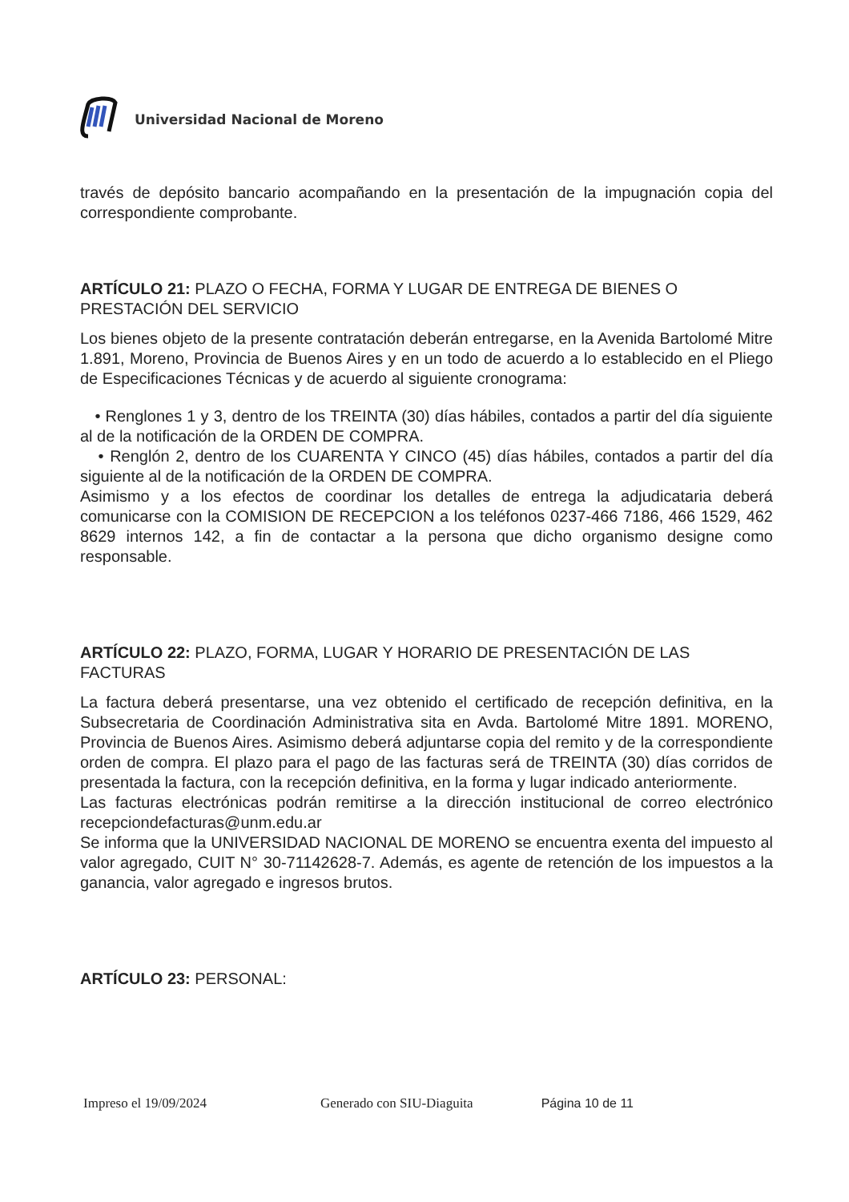Universidad Nacional de Moreno
través de depósito bancario acompañando en la presentación de la impugnación copia del correspondiente comprobante.
ARTÍCULO 21: PLAZO O FECHA, FORMA Y LUGAR DE ENTREGA DE BIENES O PRESTACIÓN DEL SERVICIO
Los bienes objeto de la presente contratación deberán entregarse, en la Avenida Bartolomé Mitre 1.891, Moreno, Provincia de Buenos Aires y en un todo de acuerdo a lo establecido en el Pliego de Especificaciones Técnicas y de acuerdo al siguiente cronograma:
• Renglones 1 y 3, dentro de los TREINTA (30) días hábiles, contados a partir del día siguiente al de la notificación de la ORDEN DE COMPRA.
• Renglón 2, dentro de los CUARENTA Y CINCO (45) días hábiles, contados a partir del día siguiente al de la notificación de la ORDEN DE COMPRA.
Asimismo y a los efectos de coordinar los detalles de entrega la adjudicataria deberá comunicarse con la COMISION DE RECEPCION a los teléfonos 0237-466 7186, 466 1529, 462 8629 internos 142, a fin de contactar a la persona que dicho organismo designe como responsable.
ARTÍCULO 22: PLAZO, FORMA, LUGAR Y HORARIO DE PRESENTACIÓN DE LAS FACTURAS
La factura deberá presentarse, una vez obtenido el certificado de recepción definitiva, en la Subsecretaria de Coordinación Administrativa sita en Avda. Bartolomé Mitre 1891. MORENO, Provincia de Buenos Aires. Asimismo deberá adjuntarse copia del remito y de la correspondiente orden de compra. El plazo para el pago de las facturas será de TREINTA (30) días corridos de presentada la factura, con la recepción definitiva, en la forma y lugar indicado anteriormente.
Las facturas electrónicas podrán remitirse a la dirección institucional de correo electrónico recepciondefacturas@unm.edu.ar
Se informa que la UNIVERSIDAD NACIONAL DE MORENO se encuentra exenta del impuesto al valor agregado, CUIT N° 30-71142628-7. Además, es agente de retención de los impuestos a la ganancia, valor agregado e ingresos brutos.
ARTÍCULO 23: PERSONAL:
Impreso el 19/09/2024 Generado con SIU-Diaguita Página 10 de 11